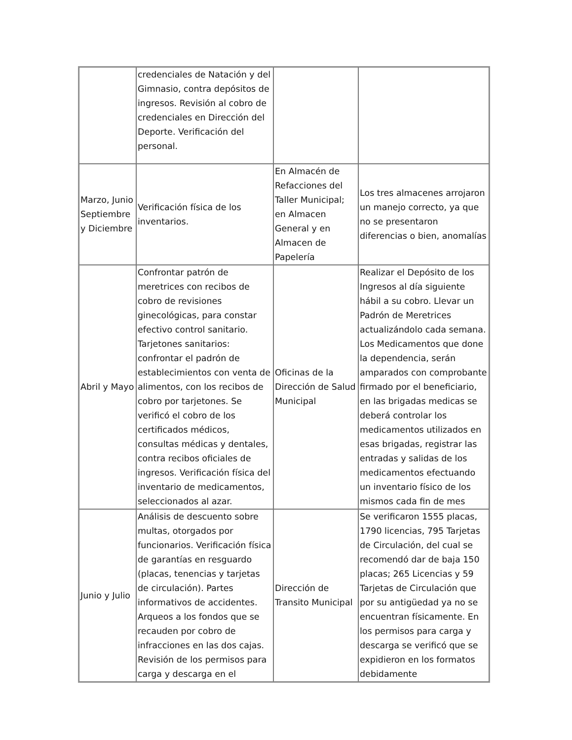| | credenciales de Natación y del Gimnasio, contra depósitos de ingresos. Revisión al cobro de credenciales en Dirección del Deporte. Verificación del personal. | | |
| Marzo, Junio Septiembre y Diciembre | Verificación física de los inventarios. | En Almacén de Refacciones del Taller Municipal; en Almacen General y en Almacen de Papelería | Los tres almacenes arrojaron un manejo correcto, ya que no se presentaron diferencias o bien, anomalías |
| Abril y Mayo | Confrontar patrón de meretrices con recibos de cobro de revisiones ginecológicas, para constar efectivo control sanitario. Tarjetones sanitarios: confrontar el padrón de establecimientos con venta de alimentos, con los recibos de cobro por tarjetones. Se verificó el cobro de los certificados médicos, consultas médicas y dentales, contra recibos oficiales de ingresos. Verificación física del inventario de medicamentos, seleccionados al azar. | Oficinas de la Dirección de Salud Municipal | Realizar el Depósito de los Ingresos al día siguiente hábil a su cobro. Llevar un Padrón de Meretrices actualizándolo cada semana. Los Medicamentos que done la dependencia, serán amparados con comprobante firmado por el beneficiario, en las brigadas medicas se deberá controlar los medicamentos utilizados en esas brigadas, registrar las entradas y salidas de los medicamentos efectuando un inventario físico de los mismos cada fin de mes |
| Junio y Julio | Análisis de descuento sobre multas, otorgados por funcionarios. Verificación física de garantías en resguardo (placas, tenencias y tarjetas de circulación). Partes informativos de accidentes. Arqueos a los fondos que se recauden por cobro de infracciones en las dos cajas. Revisión de los permisos para carga y descarga en el | Dirección de Transito Municipal | Se verificaron 1555 placas, 1790 licencias, 795 Tarjetas de Circulación, del cual se recomendó dar de baja 150 placas; 265 Licencias y 59 Tarjetas de Circulación que por su antigüedad ya no se encuentran físicamente. En los permisos para carga y descarga se verificó que se expidieron en los formatos debidamente |